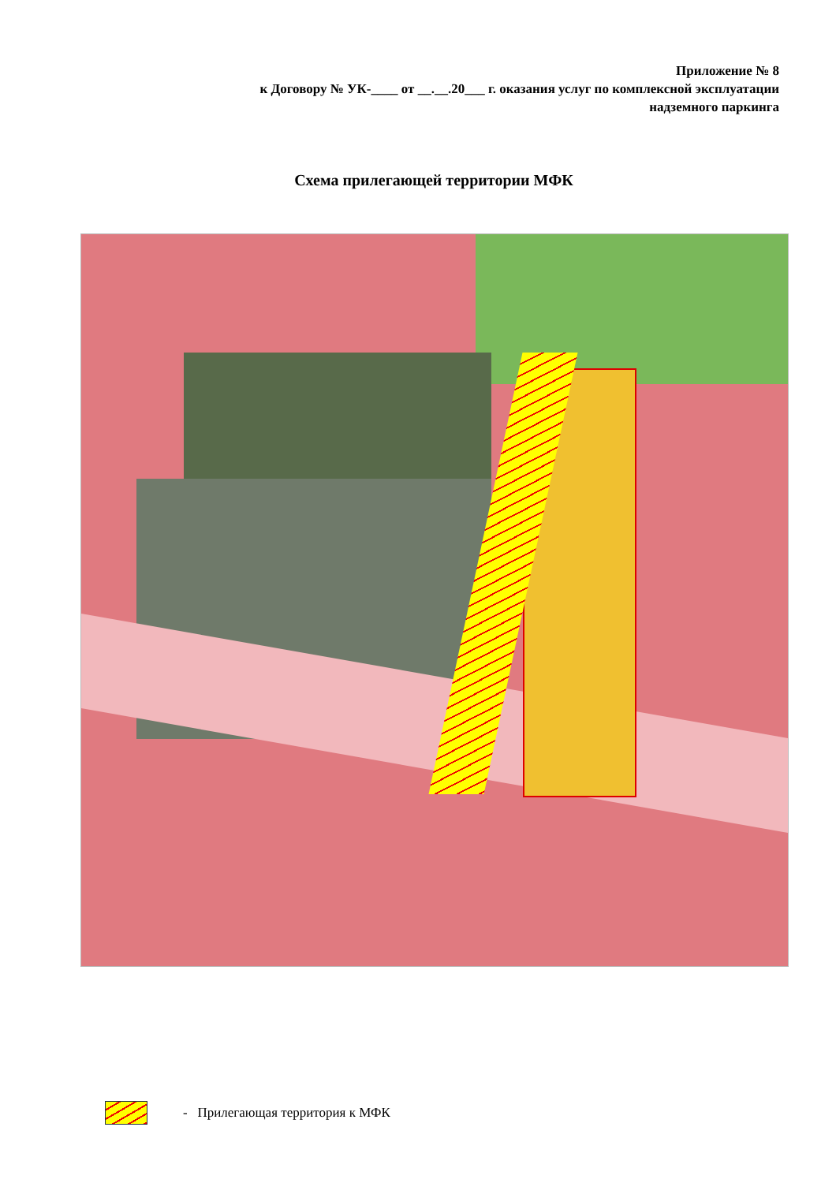Приложение № 8
к Договору № УК-____ от __.__.20___ г. оказания услуг по комплексной эксплуатации
надземного паркинга
Схема прилегающей территории МФК
- Прилегающая территория к МФК